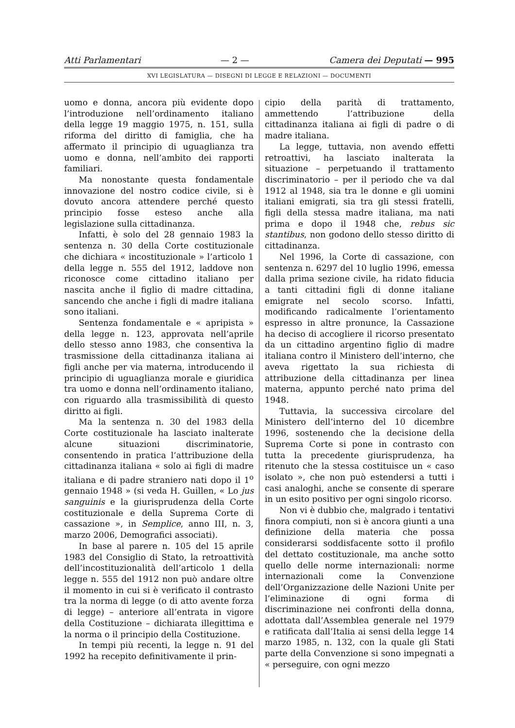Atti Parlamentari — 2 — Camera dei Deputati — 995
XVI LEGISLATURA — DISEGNI DI LEGGE E RELAZIONI — DOCUMENTI
uomo e donna, ancora più evidente dopo l’introduzione nell’ordinamento italiano della legge 19 maggio 1975, n. 151, sulla riforma del diritto di famiglia, che ha affermato il principio di uguaglianza tra uomo e donna, nell’ambito dei rapporti familiari.
Ma nonostante questa fondamentale innovazione del nostro codice civile, si è dovuto ancora attendere perché questo principio fosse esteso anche alla legislazione sulla cittadinanza.
Infatti, è solo del 28 gennaio 1983 la sentenza n. 30 della Corte costituzionale che dichiara « incostituzionale » l’articolo 1 della legge n. 555 del 1912, laddove non riconosce come cittadino italiano per nascita anche il figlio di madre cittadina, sancendo che anche i figli di madre italiana sono italiani.
Sentenza fondamentale e « apripista » della legge n. 123, approvata nell’aprile dello stesso anno 1983, che consentiva la trasmissione della cittadinanza italiana ai figli anche per via materna, introducendo il principio di uguaglianza morale e giuridica tra uomo e donna nell’ordinamento italiano, con riguardo alla trasmissibilità di questo diritto ai figli.
Ma la sentenza n. 30 del 1983 della Corte costituzionale ha lasciato inalterate alcune situazioni discriminatorie, consentendo in pratica l’attribuzione della cittadinanza italiana « solo ai figli di madre italiana e di padre straniero nati dopo il 1<sup>o</sup> gennaio 1948 » (si veda H. Guillen, « Lo jus sanguinis e la giurisprudenza della Corte costituzionale e della Suprema Corte di cassazione », in Semplice, anno III, n. 3, marzo 2006, Demografici associati).
In base al parere n. 105 del 15 aprile 1983 del Consiglio di Stato, la retroattività dell’incostituzionalità dell’articolo 1 della legge n. 555 del 1912 non può andare oltre il momento in cui si è verificato il contrasto tra la norma di legge (o di atto avente forza di legge) – anteriore all’entrata in vigore della Costituzione – dichiarata illegittima e la norma o il principio della Costituzione.
In tempi più recenti, la legge n. 91 del 1992 ha recepito definitivamente il prin-
cipio della parità di trattamento, ammettendo l’attribuzione della cittadinanza italiana ai figli di padre o di madre italiana.
La legge, tuttavia, non avendo effetti retroattivi, ha lasciato inalterata la situazione – perpetuando il trattamento discriminatorio – per il periodo che va dal 1912 al 1948, sia tra le donne e gli uomini italiani emigrati, sia tra gli stessi fratelli, figli della stessa madre italiana, ma nati prima e dopo il 1948 che, rebus sic stantibus, non godono dello stesso diritto di cittadinanza.
Nel 1996, la Corte di cassazione, con sentenza n. 6297 del 10 luglio 1996, emessa dalla prima sezione civile, ha ridato fiducia a tanti cittadini figli di donne italiane emigrate nel secolo scorso. Infatti, modificando radicalmente l’orientamento espresso in altre pronunce, la Cassazione ha deciso di accogliere il ricorso presentato da un cittadino argentino figlio di madre italiana contro il Ministero dell’interno, che aveva rigettato la sua richiesta di attribuzione della cittadinanza per linea materna, appunto perché nato prima del 1948.
Tuttavia, la successiva circolare del Ministero dell’interno del 10 dicembre 1996, sostenendo che la decisione della Suprema Corte si pone in contrasto con tutta la precedente giurisprudenza, ha ritenuto che la stessa costituisce un « caso isolato », che non può estendersi a tutti i casi analoghi, anche se consente di sperare in un esito positivo per ogni singolo ricorso.
Non vi è dubbio che, malgrado i tentativi finora compiuti, non si è ancora giunti a una definizione della materia che possa considerarsi soddisfacente sotto il profilo del dettato costituzionale, ma anche sotto quello delle norme internazionali: norme internazionali come la Convenzione dell’Organizzazione delle Nazioni Unite per l’eliminazione di ogni forma di discriminazione nei confronti della donna, adottata dall’Assemblea generale nel 1979 e ratificata dall’Italia ai sensi della legge 14 marzo 1985, n. 132, con la quale gli Stati parte della Convenzione si sono impegnati a « perseguire, con ogni mezzo